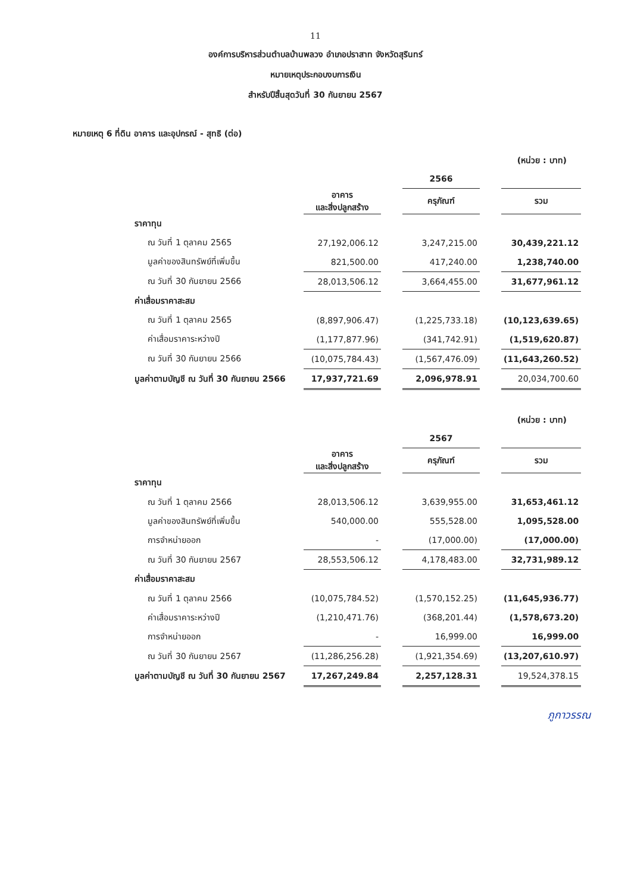11
องค์การบริหารส่วนตำบลบ้านพลวง อำเภอปราสาท จังหวัดสุรินทร์
หมายเหตุประกอบงบการเงิน
สำหรับปีสิ้นสุดวันที่ 30 กันยายน 2567
หมายเหตุ 6 ที่ดิน อาคาร และอุปกรณ์ - สุทธิ (ต่อ)
(หน่วย : บาท)
| | | | 2566 | | |
| | อาคาร และสิ่งปลูกสร้าง | | ครุภัณฑ์ | | รวม |
| ราคาทุน | | | | | |
| ณ วันที่ 1 ตุลาคม 2565 | 27,192,006.12 | | 3,247,215.00 | | 30,439,221.12 |
| มูลค่าของสินทรัพย์ที่เพิ่มขึ้น | 821,500.00 | | 417,240.00 | | 1,238,740.00 |
| ณ วันที่ 30 กันยายน 2566 | 28,013,506.12 | | 3,664,455.00 | | 31,677,961.12 |
| ค่าเสื่อมราคาสะสม | | | | | |
| ณ วันที่ 1 ตุลาคม 2565 | (8,897,906.47) | | (1,225,733.18) | | (10,123,639.65) |
| ค่าเสื่อมราคาระหว่างปี | (1,177,877.96) | | (341,742.91) | | (1,519,620.87) |
| ณ วันที่ 30 กันยายน 2566 | (10,075,784.43) | | (1,567,476.09) | | (11,643,260.52) |
| มูลค่าตามบัญชี ณ วันที่ 30 กันยายน 2566 | 17,937,721.69 | | 2,096,978.91 | | 20,034,700.60 |
(หน่วย : บาท)
| | | | 2567 | | |
| | อาคาร และสิ่งปลูกสร้าง | | ครุภัณฑ์ | | รวม |
| ราคาทุน | | | | | |
| ณ วันที่ 1 ตุลาคม 2566 | 28,013,506.12 | | 3,639,955.00 | | 31,653,461.12 |
| มูลค่าของสินทรัพย์ที่เพิ่มขึ้น | 540,000.00 | | 555,528.00 | | 1,095,528.00 |
| การจำหน่ายออก | - | | (17,000.00) | | (17,000.00) |
| ณ วันที่ 30 กันยายน 2567 | 28,553,506.12 | | 4,178,483.00 | | 32,731,989.12 |
| ค่าเสื่อมราคาสะสม | | | | | |
| ณ วันที่ 1 ตุลาคม 2566 | (10,075,784.52) | | (1,570,152.25) | | (11,645,936.77) |
| ค่าเสื่อมราคาระหว่างปี | (1,210,471.76) | | (368,201.44) | | (1,578,673.20) |
| การจำหน่ายออก | - | | 16,999.00 | | 16,999.00 |
| ณ วันที่ 30 กันยายน 2567 | (11,286,256.28) | | (1,921,354.69) | | (13,207,610.97) |
| มูลค่าตามบัญชี ณ วันที่ 30 กันยายน 2567 | 17,267,249.84 | | 2,257,128.31 | | 19,524,378.15 |
ภูกาวรรณ